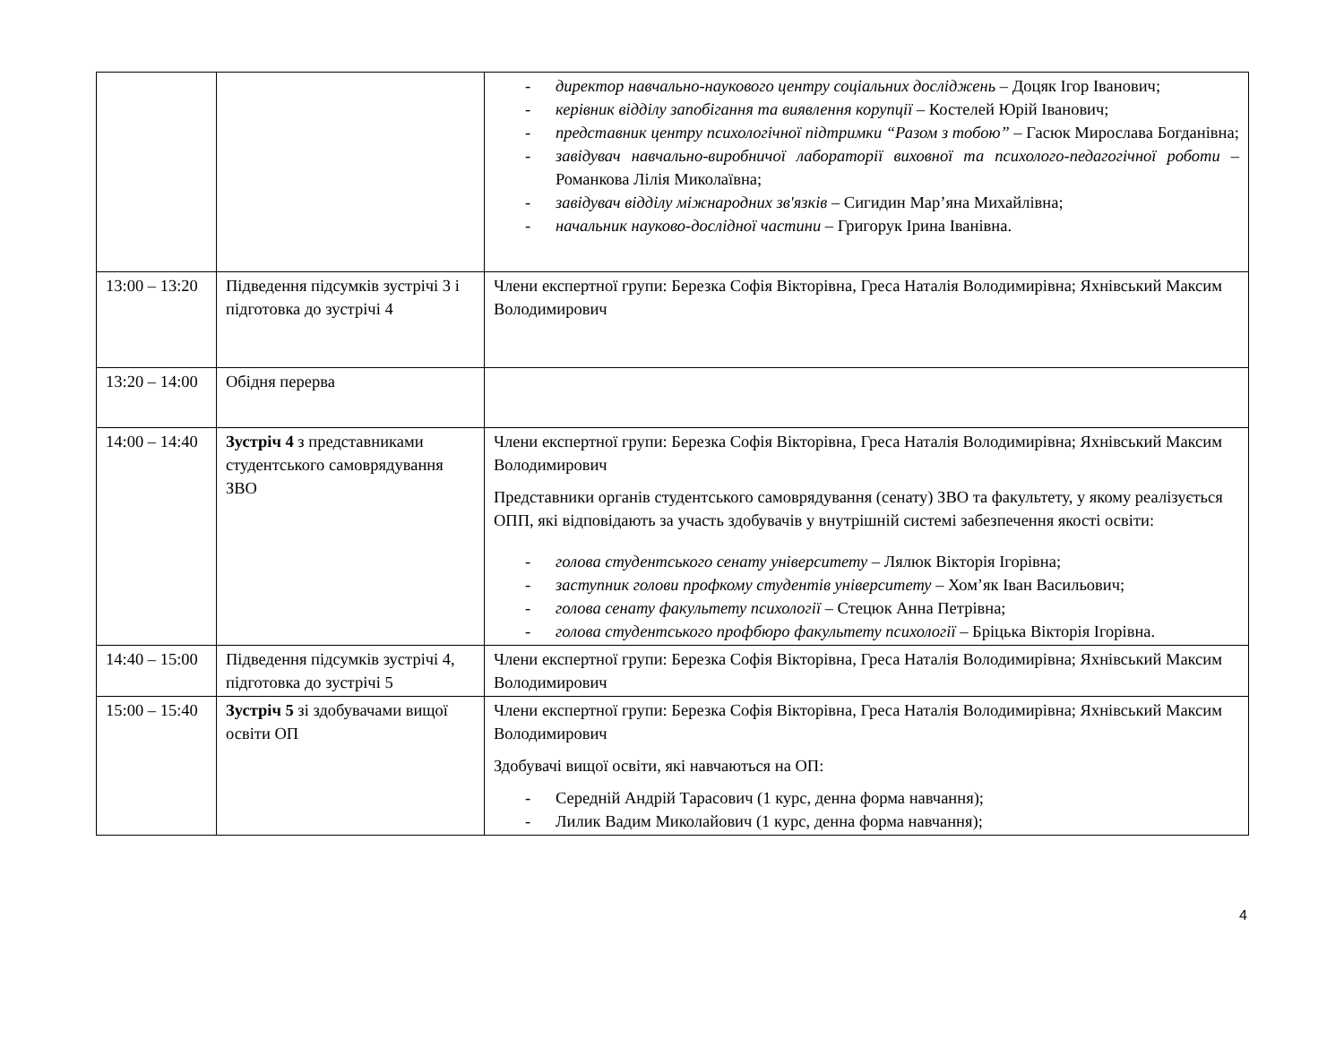| | | - директор навчально-наукового центру соціальних досліджень – Доцяк Ігор Іванович; - керівник відділу запобігання та виявлення корупції – Костелей Юрій Іванович; - представник центру психологічної підтримки “Разом з тобою” – Гасюк Мирослава Богданівна; - завідувач навчально-виробничої лабораторії виховної та психолого-педагогічної роботи – Романкова Лілія Миколаївна; - завідувач відділу міжнародних зв'язків – Сигидин Мар’яна Михайлівна; - начальник науково-дослідної частини – Григорук Ірина Іванівна. |
| 13:00 – 13:20 | Підведення підсумків зустрічі 3 і підготовка до зустрічі 4 | Члени експертної групи: Березка Софія Вікторівна, Греса Наталія Володимирівна; Яхнівський Максим Володимирович |
| 13:20 – 14:00 | Обідня перерва | |
| 14:00 – 14:40 | Зустріч 4 з представниками студентського самоврядування ЗВО | Члени експертної групи: Березка Софія Вікторівна, Греса Наталія Володимирівна; Яхнівський Максим Володимирович Представники органів студентського самоврядування (сенату) ЗВО та факультету, у якому реалізується ОПП, які відповідають за участь здобувачів у внутрішній системі забезпечення якості освіти: - голова студентського сенату університету – Лялюк Вікторія Ігорівна; - заступник голови профкому студентів університету – Хом’як Іван Васильович; - голова сенату факультету психології – Стецюк Анна Петрівна; - голова студентського профбюро факультету психології – Бріцька Вікторія Ігорівна. |
| 14:40 – 15:00 | Підведення підсумків зустрічі 4, підготовка до зустрічі 5 | Члени експертної групи: Березка Софія Вікторівна, Греса Наталія Володимирівна; Яхнівський Максим Володимирович |
| 15:00 – 15:40 | Зустріч 5 зі здобувачами вищої освіти ОП | Члени експертної групи: Березка Софія Вікторівна, Греса Наталія Володимирівна; Яхнівський Максим Володимирович Здобувачі вищої освіти, які навчаються на ОП: - Середній Андрій Тарасович (1 курс, денна форма навчання); - Лилик Вадим Миколайович (1 курс, денна форма навчання); |
4